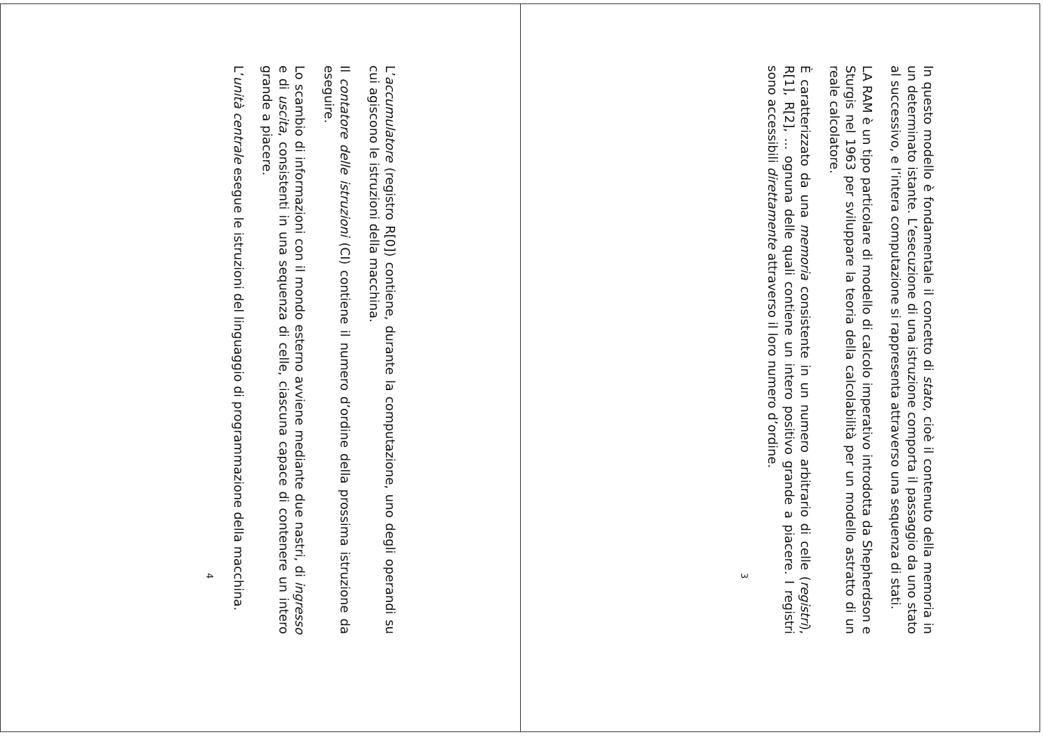In questo modello è fondamentale il concetto di stato, cioè il contenuto della memoria in un determinato istante. L’esecuzione di una istruzione comporta il passaggio da uno stato al successivo, e l’intera computazione si rappresenta attraverso una sequenza di stati.
LA RAM è un tipo particolare di modello di calcolo imperativo introdotta da Shepherdson e Sturgis nel 1963 per sviluppare la teoria della calcolabilità per un modello astratto di un reale calcolatore.
È caratterizzato da una memoria consistente in un numero arbitrario di celle (registri), R[1], R[2], ... ognuna delle quali contiene un intero positivo grande a piacere. I registri sono accessibili direttamente attraverso il loro numero d’ordine.
3
L’accumulatore (registro R[0]) contiene, durante la computazione, uno degli operandi su cui agiscono le istruzioni della macchina.
Il contatore delle istruzioni (CI) contiene il numero d’ordine della prossima istruzione da eseguire.
Lo scambio di informazioni con il mondo esterno avviene mediante due nastri, di ingresso e di uscita, consistenti in una sequenza di celle, ciascuna capace di contenere un intero grande a piacere.
L’unità centrale esegue le istruzioni del linguaggio di programmazione della macchina.
4